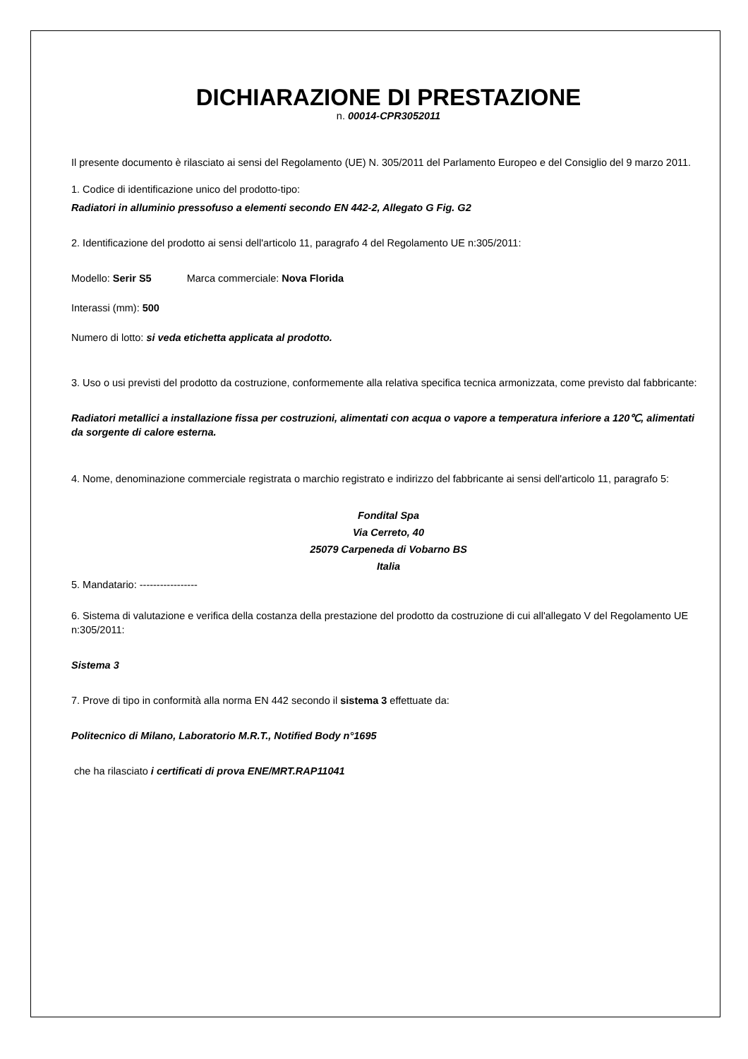DICHIARAZIONE DI PRESTAZIONE
n. 00014-CPR3052011
Il presente documento è rilasciato ai sensi del Regolamento (UE) N. 305/2011 del Parlamento Europeo e del Consiglio del 9 marzo 2011.
1. Codice di identificazione unico del prodotto-tipo:
Radiatori in alluminio pressofuso a elementi secondo EN 442-2, Allegato G Fig. G2
2. Identificazione del prodotto ai sensi dell'articolo 11, paragrafo 4 del Regolamento UE n:305/2011:
Modello: Serir S5 Marca commerciale: Nova Florida
Interassi (mm): 500
Numero di lotto: si veda etichetta applicata al prodotto.
3. Uso o usi previsti del prodotto da costruzione, conformemente alla relativa specifica tecnica armonizzata, come previsto dal fabbricante:
Radiatori metallici a installazione fissa per costruzioni, alimentati con acqua o vapore a temperatura inferiore a 120℃, alimentati da sorgente di calore esterna.
4. Nome, denominazione commerciale registrata o marchio registrato e indirizzo del fabbricante ai sensi dell'articolo 11, paragrafo 5:
Fondital Spa
Via Cerreto, 40
25079 Carpeneda di Vobarno BS
Italia
5. Mandatario: -----------------
6. Sistema di valutazione e verifica della costanza della prestazione del prodotto da costruzione di cui all'allegato V del Regolamento UE n:305/2011:
Sistema 3
7. Prove di tipo in conformità alla norma EN 442 secondo il sistema 3 effettuate da:
Politecnico di Milano, Laboratorio M.R.T., Notified Body n°1695
che ha rilasciato i certificati di prova ENE/MRT.RAP11041